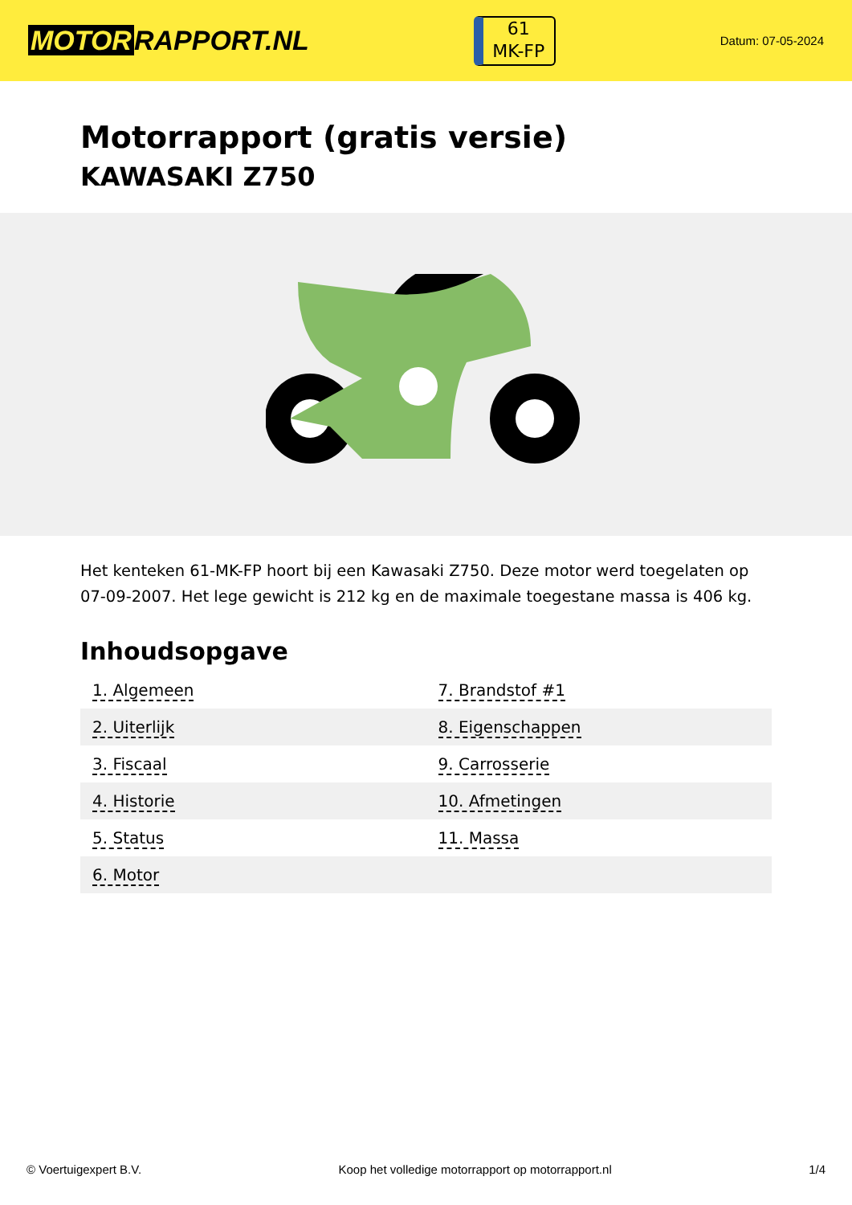MOTOR RAPPORT.NL
61
MK-FP
Datum: 07-05-2024
Motorrapport (gratis versie)
KAWASAKI Z750
Het kenteken 61-MK-FP hoort bij een Kawasaki Z750. Deze motor werd toegelaten op 07-09-2007. Het lege gewicht is 212 kg en de maximale toegestane massa is 406 kg.
Inhoudsopgave
| 1. Algemeen | 7. Brandstof #1 |
| 2. Uiterlijk | 8. Eigenschappen |
| 3. Fiscaal | 9. Carrosserie |
| 4. Historie | 10. Afmetingen |
| 5. Status | 11. Massa |
| 6. Motor | |
© Voertuigexpert B.V. Koop het volledige motorrapport op motorrapport.nl 1/4